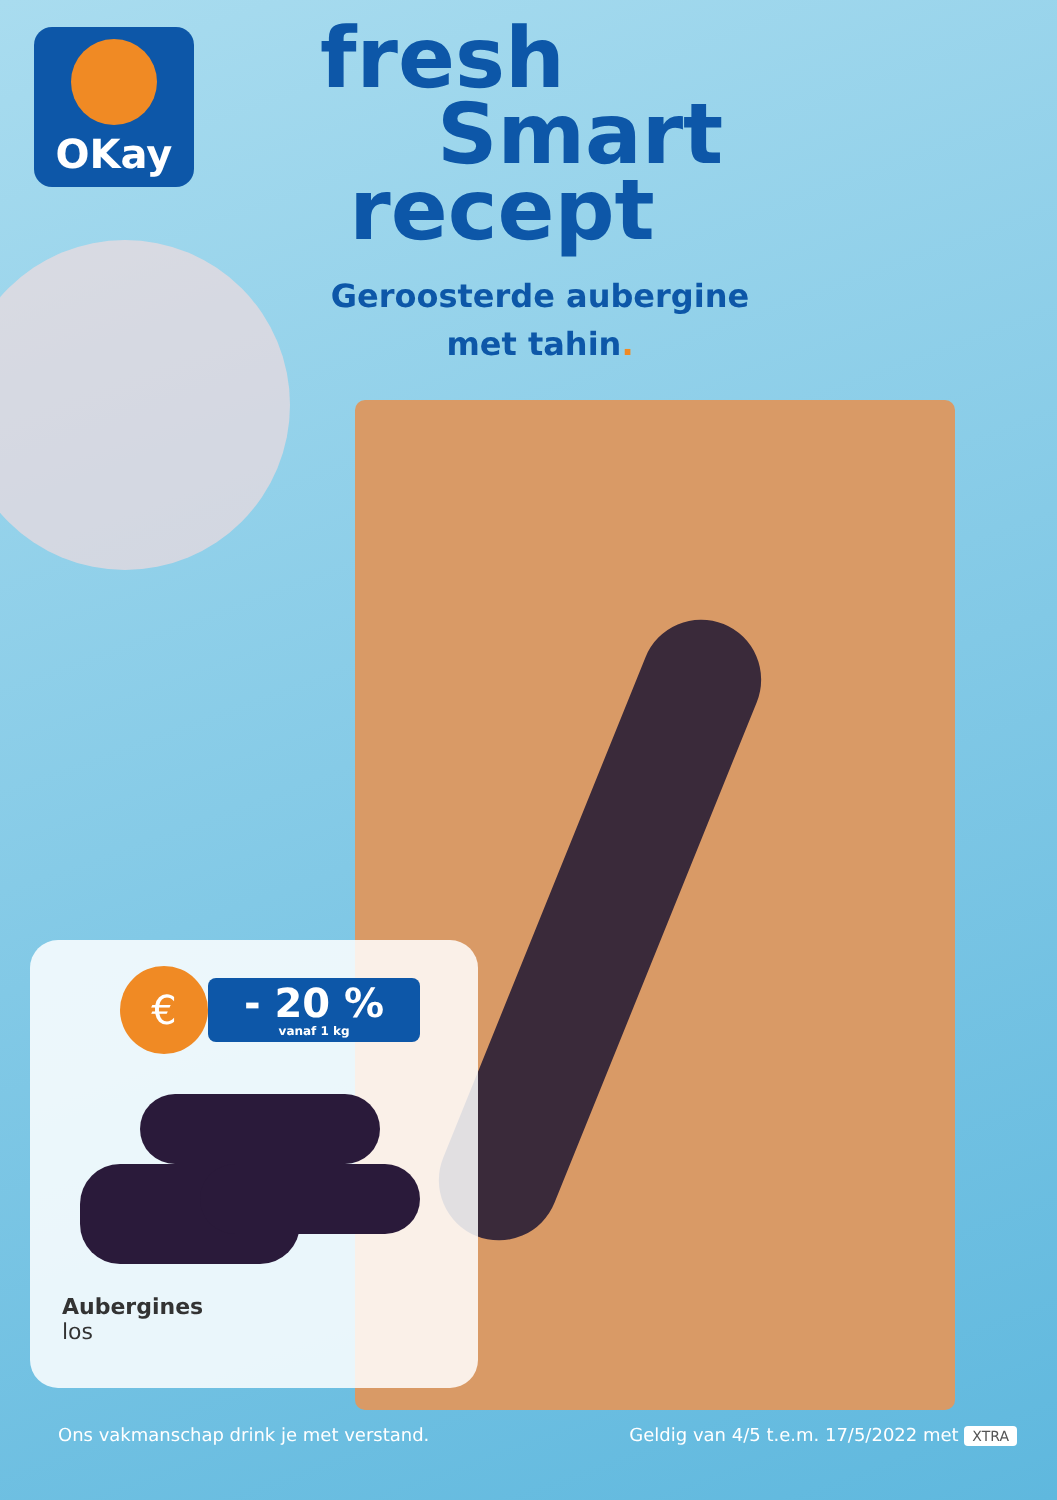OKay
fresh
Smart
recept
Geroosterde aubergine
met tahin.
€
- 20 %
vanaf 1 kg
Aubergines
los
Ons vakmanschap drink je met verstand. Geldig van 4/5 t.e.m. 17/5/2022 met XTRA